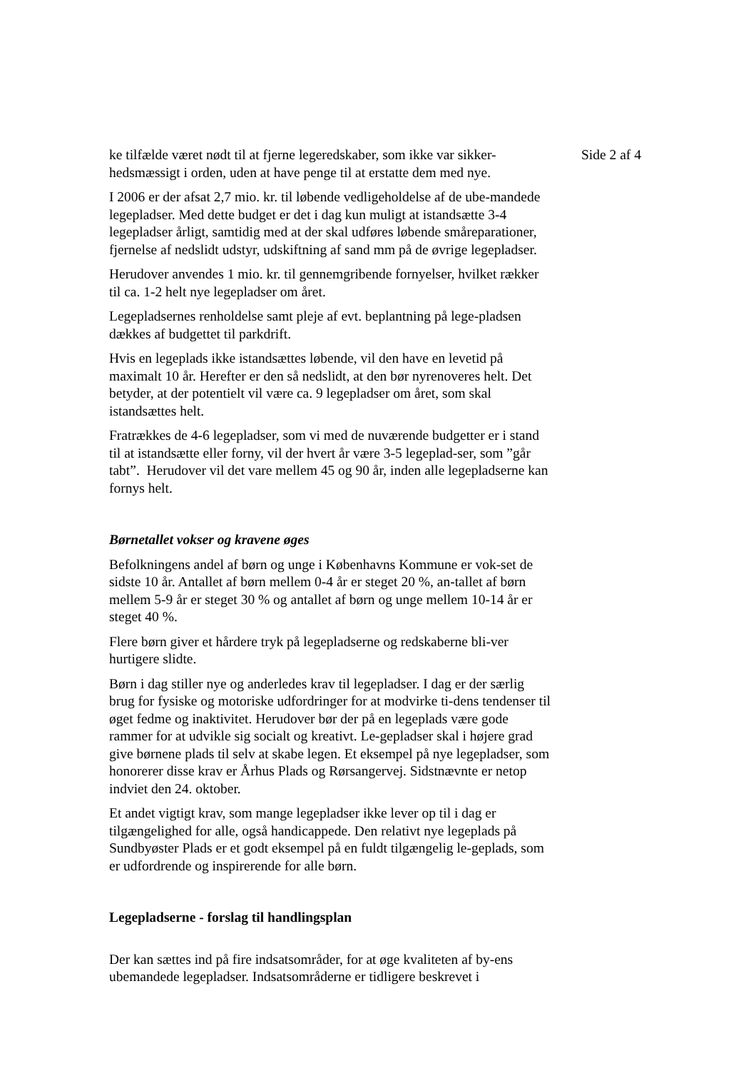ke tilfælde været nødt til at fjerne legeredskaber, som ikke var sikker-hedsmæssigt i orden, uden at have penge til at erstatte dem med nye.
I 2006 er der afsat 2,7 mio. kr. til løbende vedligeholdelse af de ube-mandede legepladser. Med dette budget er det i dag kun muligt at istandsætte 3-4 legepladser årligt, samtidig med at der skal udføres løbende småreparationer, fjernelse af nedslidt udstyr, udskiftning af sand mm på de øvrige legepladser.
Herudover anvendes 1 mio. kr. til gennemgribende fornyelser, hvilket rækker til ca. 1-2 helt nye legepladser om året.
Legepladsernes renholdelse samt pleje af evt. beplantning på lege-pladsen dækkes af budgettet til parkdrift.
Hvis en legeplads ikke istandsættes løbende, vil den have en levetid på maximalt 10 år. Herefter er den så nedslidt, at den bør nyrenoveres helt. Det betyder, at der potentielt vil være ca. 9 legepladser om året, som skal istandsættes helt.
Fratrækkes de 4-6 legepladser, som vi med de nuværende budgetter er i stand til at istandsætte eller forny, vil der hvert år være 3-5 legeplad-ser, som ”går tabt”. Herudover vil det vare mellem 45 og 90 år, inden alle legepladserne kan fornys helt.
Børnetallet vokser og kravene øges
Befolkningens andel af børn og unge i Københavns Kommune er vok-set de sidste 10 år. Antallet af børn mellem 0-4 år er steget 20 %, an-tallet af børn mellem 5-9 år er steget 30 % og antallet af børn og unge mellem 10-14 år er steget 40 %.
Flere børn giver et hårdere tryk på legepladserne og redskaberne bli-ver hurtigere slidte.
Børn i dag stiller nye og anderledes krav til legepladser. I dag er der særlig brug for fysiske og motoriske udfordringer for at modvirke ti-dens tendenser til øget fedme og inaktivitet. Herudover bør der på en legeplads være gode rammer for at udvikle sig socialt og kreativt. Le-gepladser skal i højere grad give børnene plads til selv at skabe legen. Et eksempel på nye legepladser, som honorerer disse krav er Århus Plads og Rørsangervej. Sidstnævnte er netop indviet den 24. oktober.
Et andet vigtigt krav, som mange legepladser ikke lever op til i dag er tilgængelighed for alle, også handicappede. Den relativt nye legeplads på Sundbyøster Plads er et godt eksempel på en fuldt tilgængelig le-geplads, som er udfordrende og inspirerende for alle børn.
Legepladserne - forslag til handlingsplan
Der kan sættes ind på fire indsatsområder, for at øge kvaliteten af by-ens ubemandede legepladser. Indsatsområderne er tidligere beskrevet i
Side 2 af 4